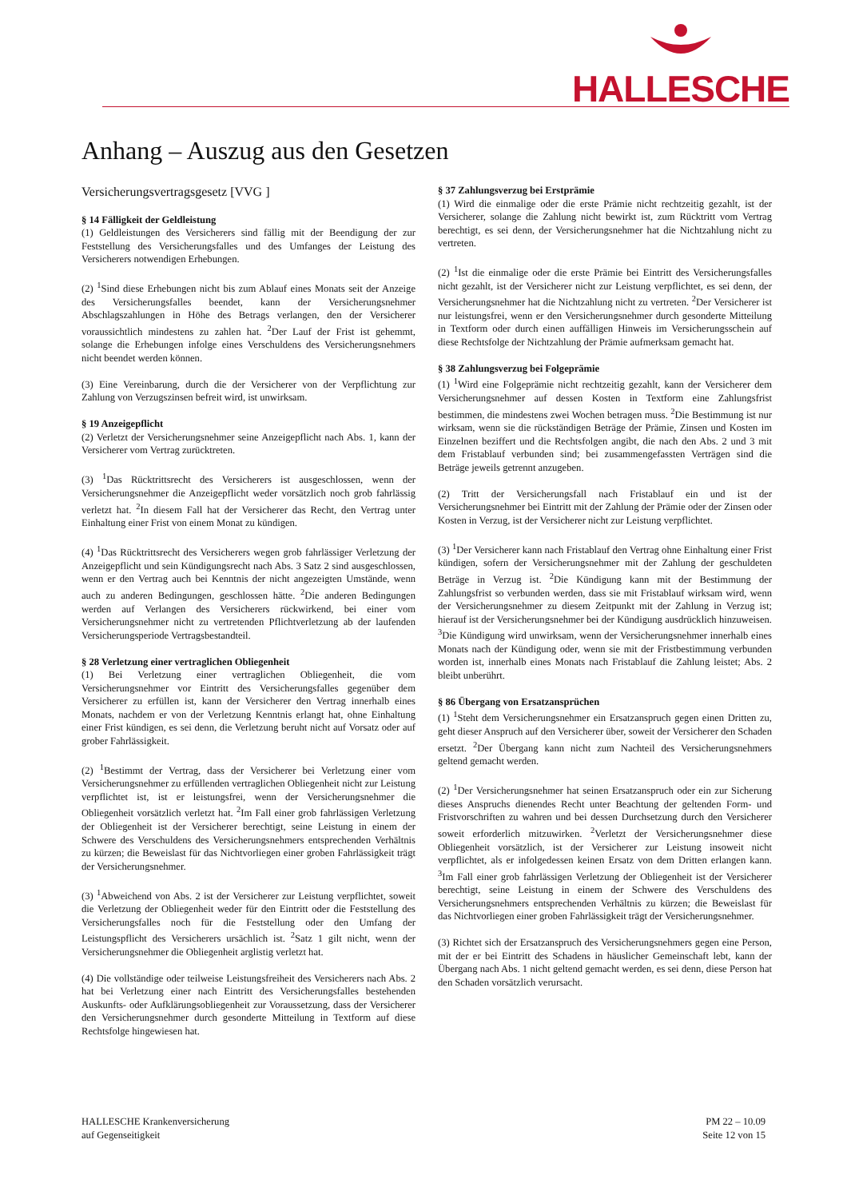HALLESCHE
Anhang – Auszug aus den Gesetzen
Versicherungsvertragsgesetz [VVG ]
§ 14 Fälligkeit der Geldleistung
(1) Geldleistungen des Versicherers sind fällig mit der Beendigung der zur Feststellung des Versicherungsfalles und des Umfanges der Leistung des Versicherers notwendigen Erhebungen.
(2) <sup>1</sup>Sind diese Erhebungen nicht bis zum Ablauf eines Monats seit der Anzeige des Versicherungsfalles beendet, kann der Versicherungsnehmer Abschlagszahlungen in Höhe des Betrags verlangen, den der Versicherer voraussichtlich mindestens zu zahlen hat. <sup>2</sup>Der Lauf der Frist ist gehemmt, solange die Erhebungen infolge eines Verschuldens des Versicherungsnehmers nicht beendet werden können.
(3) Eine Vereinbarung, durch die der Versicherer von der Verpflichtung zur Zahlung von Verzugszinsen befreit wird, ist unwirksam.
§ 19 Anzeigepflicht
(2) Verletzt der Versicherungsnehmer seine Anzeigepflicht nach Abs. 1, kann der Versicherer vom Vertrag zurücktreten.
(3) <sup>1</sup>Das Rücktrittsrecht des Versicherers ist ausgeschlossen, wenn der Versicherungsnehmer die Anzeigepflicht weder vorsätzlich noch grob fahrlässig verletzt hat. <sup>2</sup>In diesem Fall hat der Versicherer das Recht, den Vertrag unter Einhaltung einer Frist von einem Monat zu kündigen.
(4) <sup>1</sup>Das Rücktrittsrecht des Versicherers wegen grob fahrlässiger Verletzung der Anzeigepflicht und sein Kündigungsrecht nach Abs. 3 Satz 2 sind ausgeschlossen, wenn er den Vertrag auch bei Kenntnis der nicht angezeigten Umstände, wenn auch zu anderen Bedingungen, geschlossen hätte. <sup>2</sup>Die anderen Bedingungen werden auf Verlangen des Versicherers rückwirkend, bei einer vom Versicherungsnehmer nicht zu vertretenden Pflichtverletzung ab der laufenden Versicherungsperiode Vertragsbestandteil.
§ 28 Verletzung einer vertraglichen Obliegenheit
(1) Bei Verletzung einer vertraglichen Obliegenheit, die vom Versicherungsnehmer vor Eintritt des Versicherungsfalles gegenüber dem Versicherer zu erfüllen ist, kann der Versicherer den Vertrag innerhalb eines Monats, nachdem er von der Verletzung Kenntnis erlangt hat, ohne Einhaltung einer Frist kündigen, es sei denn, die Verletzung beruht nicht auf Vorsatz oder auf grober Fahrlässigkeit.
(2) <sup>1</sup>Bestimmt der Vertrag, dass der Versicherer bei Verletzung einer vom Versicherungsnehmer zu erfüllenden vertraglichen Obliegenheit nicht zur Leistung verpflichtet ist, ist er leistungsfrei, wenn der Versicherungsnehmer die Obliegenheit vorsätzlich verletzt hat. <sup>2</sup>Im Fall einer grob fahrlässigen Verletzung der Obliegenheit ist der Versicherer berechtigt, seine Leistung in einem der Schwere des Verschuldens des Versicherungsnehmers entsprechenden Verhältnis zu kürzen; die Beweislast für das Nichtvorliegen einer groben Fahrlässigkeit trägt der Versicherungsnehmer.
(3) <sup>1</sup>Abweichend von Abs. 2 ist der Versicherer zur Leistung verpflichtet, soweit die Verletzung der Obliegenheit weder für den Eintritt oder die Feststellung des Versicherungsfalles noch für die Feststellung oder den Umfang der Leistungspflicht des Versicherers ursächlich ist. <sup>2</sup>Satz 1 gilt nicht, wenn der Versicherungsnehmer die Obliegenheit arglistig verletzt hat.
(4) Die vollständige oder teilweise Leistungsfreiheit des Versicherers nach Abs. 2 hat bei Verletzung einer nach Eintritt des Versicherungsfalles bestehenden Auskunfts- oder Aufklärungsobliegenheit zur Voraussetzung, dass der Versicherer den Versicherungsnehmer durch gesonderte Mitteilung in Textform auf diese Rechtsfolge hingewiesen hat.
§ 37 Zahlungsverzug bei Erstprämie
(1) Wird die einmalige oder die erste Prämie nicht rechtzeitig gezahlt, ist der Versicherer, solange die Zahlung nicht bewirkt ist, zum Rücktritt vom Vertrag berechtigt, es sei denn, der Versicherungsnehmer hat die Nichtzahlung nicht zu vertreten.
(2) <sup>1</sup>Ist die einmalige oder die erste Prämie bei Eintritt des Versicherungsfalles nicht gezahlt, ist der Versicherer nicht zur Leistung verpflichtet, es sei denn, der Versicherungsnehmer hat die Nichtzahlung nicht zu vertreten. <sup>2</sup>Der Versicherer ist nur leistungsfrei, wenn er den Versicherungsnehmer durch gesonderte Mitteilung in Textform oder durch einen auffälligen Hinweis im Versicherungsschein auf diese Rechtsfolge der Nichtzahlung der Prämie aufmerksam gemacht hat.
§ 38 Zahlungsverzug bei Folgeprämie
(1) <sup>1</sup>Wird eine Folgeprämie nicht rechtzeitig gezahlt, kann der Versicherer dem Versicherungsnehmer auf dessen Kosten in Textform eine Zahlungsfrist bestimmen, die mindestens zwei Wochen betragen muss. <sup>2</sup>Die Bestimmung ist nur wirksam, wenn sie die rückständigen Beträge der Prämie, Zinsen und Kosten im Einzelnen beziffert und die Rechtsfolgen angibt, die nach den Abs. 2 und 3 mit dem Fristablauf verbunden sind; bei zusammengefassten Verträgen sind die Beträge jeweils getrennt anzugeben.
(2) Tritt der Versicherungsfall nach Fristablauf ein und ist der Versicherungsnehmer bei Eintritt mit der Zahlung der Prämie oder der Zinsen oder Kosten in Verzug, ist der Versicherer nicht zur Leistung verpflichtet.
(3) <sup>1</sup>Der Versicherer kann nach Fristablauf den Vertrag ohne Einhaltung einer Frist kündigen, sofern der Versicherungsnehmer mit der Zahlung der geschuldeten Beträge in Verzug ist. <sup>2</sup>Die Kündigung kann mit der Bestimmung der Zahlungsfrist so verbunden werden, dass sie mit Fristablauf wirksam wird, wenn der Versicherungsnehmer zu diesem Zeitpunkt mit der Zahlung in Verzug ist; hierauf ist der Versicherungsnehmer bei der Kündigung ausdrücklich hinzuweisen. <sup>3</sup>Die Kündigung wird unwirksam, wenn der Versicherungsnehmer innerhalb eines Monats nach der Kündigung oder, wenn sie mit der Fristbestimmung verbunden worden ist, innerhalb eines Monats nach Fristablauf die Zahlung leistet; Abs. 2 bleibt unberührt.
§ 86 Übergang von Ersatzansprüchen
(1) <sup>1</sup>Steht dem Versicherungsnehmer ein Ersatzanspruch gegen einen Dritten zu, geht dieser Anspruch auf den Versicherer über, soweit der Versicherer den Schaden ersetzt. <sup>2</sup>Der Übergang kann nicht zum Nachteil des Versicherungsnehmers geltend gemacht werden.
(2) <sup>1</sup>Der Versicherungsnehmer hat seinen Ersatzanspruch oder ein zur Sicherung dieses Anspruchs dienendes Recht unter Beachtung der geltenden Form- und Fristvorschriften zu wahren und bei dessen Durchsetzung durch den Versicherer soweit erforderlich mitzuwirken. <sup>2</sup>Verletzt der Versicherungsnehmer diese Obliegenheit vorsätzlich, ist der Versicherer zur Leistung insoweit nicht verpflichtet, als er infolgedessen keinen Ersatz von dem Dritten erlangen kann. <sup>3</sup>Im Fall einer grob fahrlässigen Verletzung der Obliegenheit ist der Versicherer berechtigt, seine Leistung in einem der Schwere des Verschuldens des Versicherungsnehmers entsprechenden Verhältnis zu kürzen; die Beweislast für das Nichtvorliegen einer groben Fahrlässigkeit trägt der Versicherungsnehmer.
(3) Richtet sich der Ersatzanspruch des Versicherungsnehmers gegen eine Person, mit der er bei Eintritt des Schadens in häuslicher Gemeinschaft lebt, kann der Übergang nach Abs. 1 nicht geltend gemacht werden, es sei denn, diese Person hat den Schaden vorsätzlich verursacht.
HALLESCHE Krankenversicherung
auf Gegenseitigkeit
PM 22 – 10.09
Seite 12 von 15